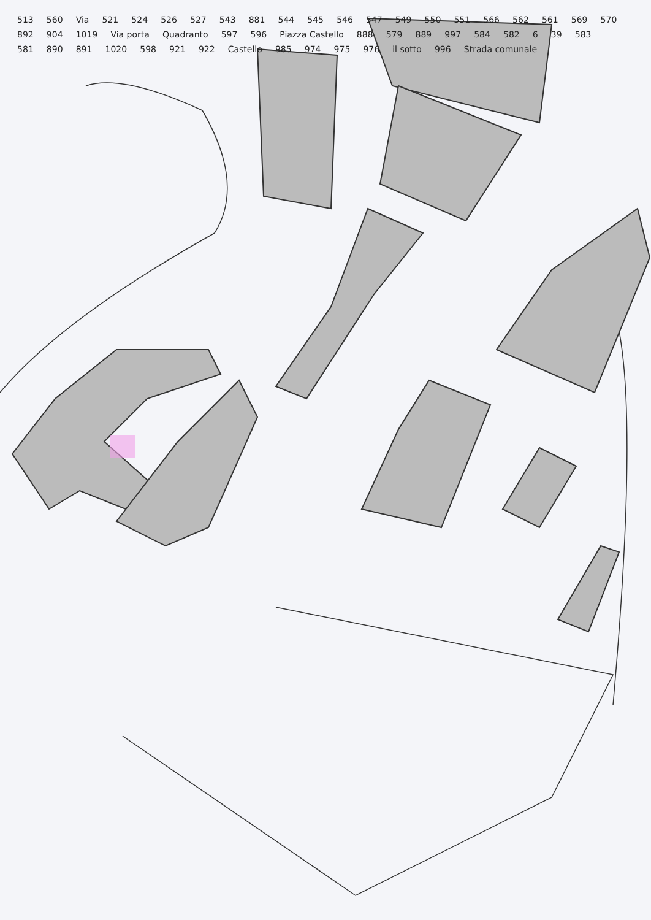513 560 Via 521 524 526 527 543 881 544 545 546 547 549 550 551 566 562 561 569 570 892 904 1019 Via porta Quadranto 597 596 Piazza Castello 888 579 889 997 584 582 6 39 583 581 890 891 1020 598 921 922 Castello 985 974 975 976 il sotto 996 Strada comunale